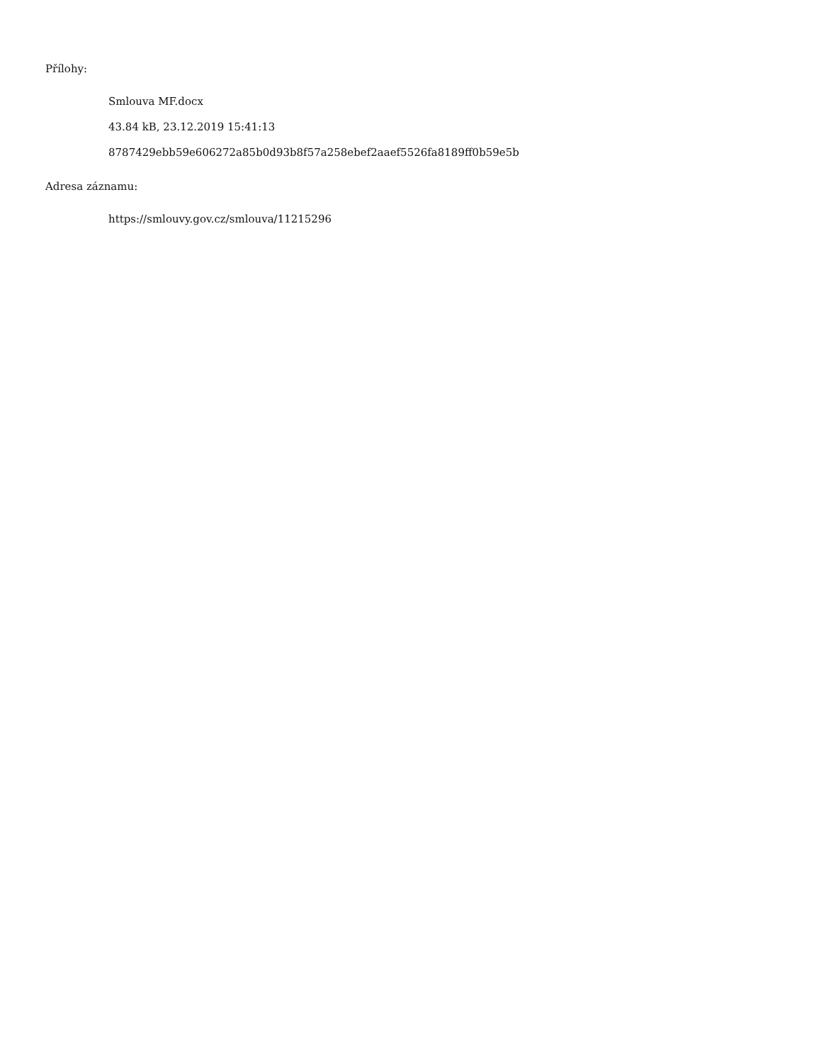Přílohy:
Smlouva MF.docx
43.84 kB, 23.12.2019 15:41:13
8787429ebb59e606272a85b0d93b8f57a258ebef2aaef5526fa8189ff0b59e5b
Adresa záznamu:
https://smlouvy.gov.cz/smlouva/11215296